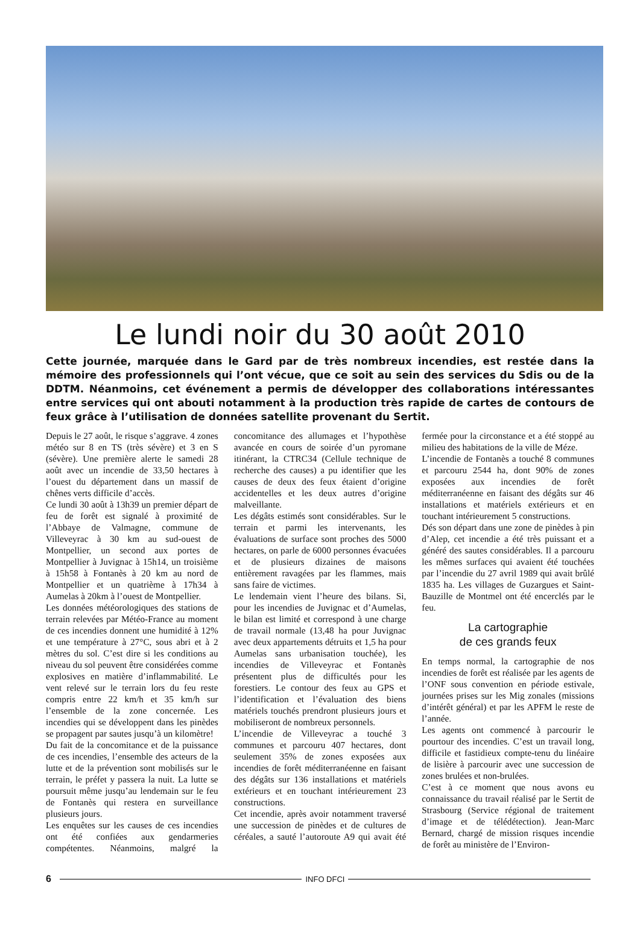Le lundi noir du 30 août 2010
Cette journée, marquée dans le Gard par de très nombreux incendies, est restée dans la mémoire des professionnels qui l’ont vécue, que ce soit au sein des services du Sdis ou de la DDTM. Néanmoins, cet événement a permis de développer des collaborations intéressantes entre services qui ont abouti notamment à la production très rapide de cartes de contours de feux grâce à l’utilisation de données satellite provenant du Sertit.
Depuis le 27 août, le risque s’aggrave. 4 zones météo sur 8 en TS (très sévère) et 3 en S (sévère). Une première alerte le samedi 28 août avec un incendie de 33,50 hectares à l’ouest du département dans un massif de chênes verts difficile d’accès.
Ce lundi 30 août à 13h39 un premier départ de feu de forêt est signalé à proximité de l’Abbaye de Valmagne, commune de Villeveyrac à 30 km au sud-ouest de Montpellier, un second aux portes de Montpellier à Juvignac à 15h14, un troisième à 15h58 à Fontanès à 20 km au nord de Montpellier et un quatrième à 17h34 à Aumelas à 20km à l’ouest de Montpellier.
Les données météorologiques des stations de terrain relevées par Météo-France au moment de ces incendies donnent une humidité à 12% et une température à 27°C, sous abri et à 2 mètres du sol. C’est dire si les conditions au niveau du sol peuvent être considérées comme explosives en matière d’inflammabilité. Le vent relevé sur le terrain lors du feu reste compris entre 22 km/h et 35 km/h sur l’ensemble de la zone concernée. Les incendies qui se développent dans les pinèdes se propagent par sautes jusqu’à un kilomètre!
Du fait de la concomitance et de la puissance de ces incendies, l’ensemble des acteurs de la lutte et de la prévention sont mobilisés sur le terrain, le préfet y passera la nuit. La lutte se poursuit même jusqu’au lendemain sur le feu de Fontanès qui restera en surveillance plusieurs jours.
Les enquêtes sur les causes de ces incendies ont été confiées aux gendarmeries compétentes. Néanmoins, malgré la concomitance des allumages et l’hypothèse avancée en cours de soirée d’un pyromane itinérant, la CTRC34 (Cellule technique de recherche des causes) a pu identifier que les causes de deux des feux étaient d’origine accidentelles et les deux autres d’origine malveillante.
Les dégâts estimés sont considérables. Sur le terrain et parmi les intervenants, les évaluations de surface sont proches des 5000 hectares, on parle de 6000 personnes évacuées et de plusieurs dizaines de maisons entièrement ravagées par les flammes, mais sans faire de victimes.
Le lendemain vient l’heure des bilans. Si, pour les incendies de Juvignac et d’Aumelas, le bilan est limité et correspond à une charge de travail normale (13,48 ha pour Juvignac avec deux appartements détruits et 1,5 ha pour Aumelas sans urbanisation touchée), les incendies de Villeveyrac et Fontanès présentent plus de difficultés pour les forestiers. Le contour des feux au GPS et l’identification et l’évaluation des biens matériels touchés prendront plusieurs jours et mobiliseront de nombreux personnels.
L’incendie de Villeveyrac a touché 3 communes et parcouru 407 hectares, dont seulement 35% de zones exposées aux incendies de forêt méditerranéenne en faisant des dégâts sur 136 installations et matériels extérieurs et en touchant intérieurement 23 constructions.
Cet incendie, après avoir notamment traversé une succession de pinèdes et de cultures de céréales, a sauté l’autoroute A9 qui avait été fermée pour la circonstance et a été stoppé au milieu des habitations de la ville de Méze.
L’incendie de Fontanès a touché 8 communes et parcouru 2544 ha, dont 90% de zones exposées aux incendies de forêt méditerranéenne en faisant des dégâts sur 46 installations et matériels extérieurs et en touchant intérieurement 5 constructions.
Dés son départ dans une zone de pinèdes à pin d’Alep, cet incendie a été très puissant et a généré des sautes considérables. Il a parcouru les mêmes surfaces qui avaient été touchées par l’incendie du 27 avril 1989 qui avait brûlé 1835 ha. Les villages de Guzargues et Saint-Bauzille de Montmel ont été encerclés par le feu.
La cartographie
de ces grands feux
En temps normal, la cartographie de nos incendies de forêt est réalisée par les agents de l’ONF sous convention en période estivale, journées prises sur les Mig zonales (missions d’intérêt général) et par les APFM le reste de l’année.
Les agents ont commencé à parcourir le pourtour des incendies. C’est un travail long, difficile et fastidieux compte-tenu du linéaire de lisière à parcourir avec une succession de zones brulées et non-brulées.
C’est à ce moment que nous avons eu connaissance du travail réalisé par le Sertit de Strasbourg (Service régional de traitement d’image et de télédétection). Jean-Marc Bernard, chargé de mission risques incendie de forêt au ministère de l’Environ-
6 INFO DFCI